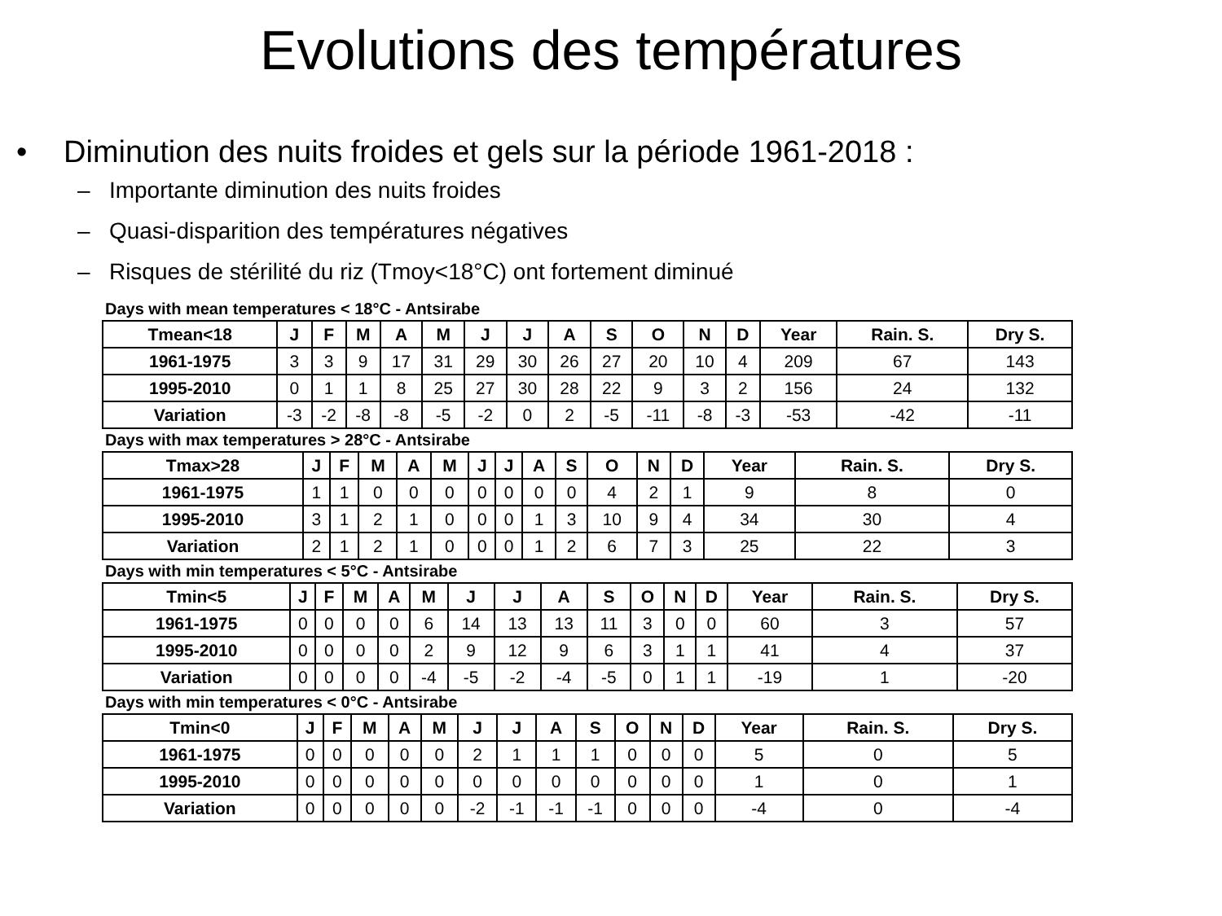Evolutions des températures
• Diminution des nuits froides et gels sur la période 1961-2018 :
– Importante diminution des nuits froides
– Quasi-disparition des températures négatives
– Risques de stérilité du riz (Tmoy<18°C) ont fortement diminué
Days with mean temperatures < 18°C - Antsirabe
| Tmean<18 | J | F | M | A | M | J | J | A | S | O | N | D | Year | Rain. S. | Dry S. |
| --- | --- | --- | --- | --- | --- | --- | --- | --- | --- | --- | --- | --- | --- | --- | --- |
| 1961-1975 | 3 | 3 | 9 | 17 | 31 | 29 | 30 | 26 | 27 | 20 | 10 | 4 | 209 | 67 | 143 |
| 1995-2010 | 0 | 1 | 1 | 8 | 25 | 27 | 30 | 28 | 22 | 9 | 3 | 2 | 156 | 24 | 132 |
| Variation | -3 | -2 | -8 | -8 | -5 | -2 | 0 | 2 | -5 | -11 | -8 | -3 | -53 | -42 | -11 |
Days with max temperatures > 28°C - Antsirabe
| Tmax>28 | J | F | M | A | M | J | J | A | S | O | N | D | Year | Rain. S. | Dry S. |
| --- | --- | --- | --- | --- | --- | --- | --- | --- | --- | --- | --- | --- | --- | --- | --- |
| 1961-1975 | 1 | 1 | 0 | 0 | 0 | 0 | 0 | 0 | 0 | 4 | 2 | 1 | 9 | 8 | 0 |
| 1995-2010 | 3 | 1 | 2 | 1 | 0 | 0 | 0 | 1 | 3 | 10 | 9 | 4 | 34 | 30 | 4 |
| Variation | 2 | 1 | 2 | 1 | 0 | 0 | 0 | 1 | 2 | 6 | 7 | 3 | 25 | 22 | 3 |
Days with min temperatures < 5°C - Antsirabe
| Tmin<5 | J | F | M | A | M | J | J | A | S | O | N | D | Year | Rain. S. | Dry S. |
| --- | --- | --- | --- | --- | --- | --- | --- | --- | --- | --- | --- | --- | --- | --- | --- |
| 1961-1975 | 0 | 0 | 0 | 0 | 6 | 14 | 13 | 13 | 11 | 3 | 0 | 0 | 60 | 3 | 57 |
| 1995-2010 | 0 | 0 | 0 | 0 | 2 | 9 | 12 | 9 | 6 | 3 | 1 | 1 | 41 | 4 | 37 |
| Variation | 0 | 0 | 0 | 0 | -4 | -5 | -2 | -4 | -5 | 0 | 1 | 1 | -19 | 1 | -20 |
Days with min temperatures < 0°C - Antsirabe
| Tmin<0 | J | F | M | A | M | J | J | A | S | O | N | D | Year | Rain. S. | Dry S. |
| --- | --- | --- | --- | --- | --- | --- | --- | --- | --- | --- | --- | --- | --- | --- | --- |
| 1961-1975 | 0 | 0 | 0 | 0 | 0 | 2 | 1 | 1 | 1 | 0 | 0 | 0 | 5 | 0 | 5 |
| 1995-2010 | 0 | 0 | 0 | 0 | 0 | 0 | 0 | 0 | 0 | 0 | 0 | 0 | 1 | 0 | 1 |
| Variation | 0 | 0 | 0 | 0 | 0 | -2 | -1 | -1 | -1 | 0 | 0 | 0 | -4 | 0 | -4 |